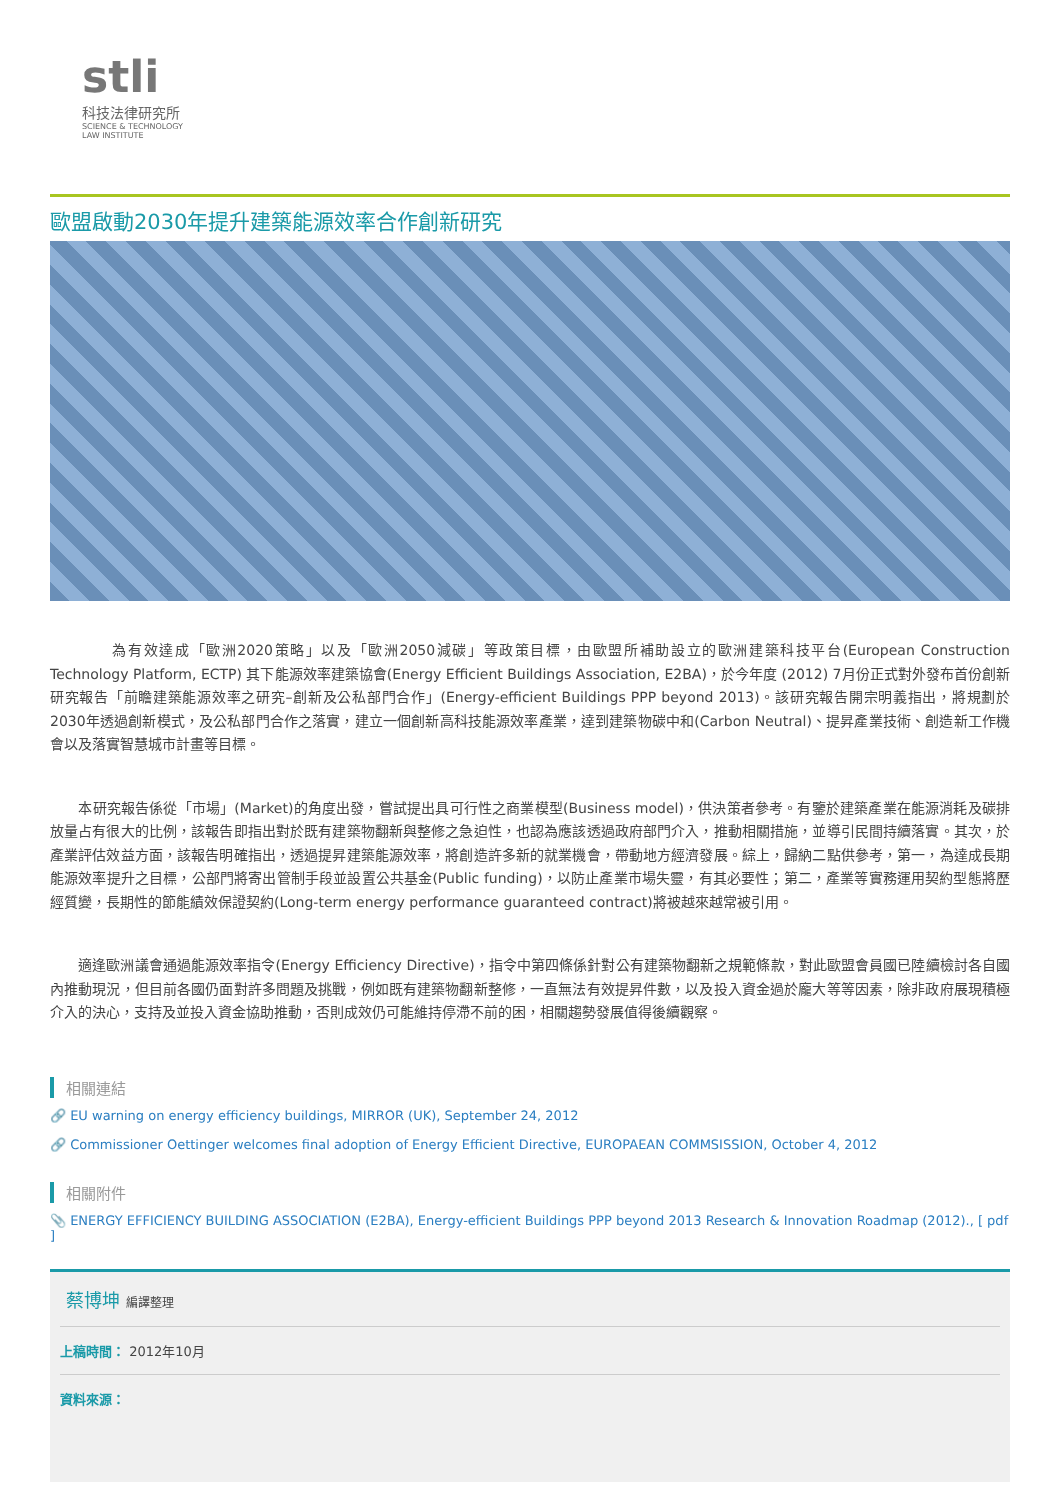stli
科技法律研究所
SCIENCE & TECHNOLOGY
LAW INSTITUTE
歐盟啟動2030年提升建築能源效率合作創新研究
　　　　為有效達成「歐洲2020策略」以及「歐洲2050減碳」等政策目標，由歐盟所補助設立的歐洲建築科技平台(European Construction Technology Platform, ECTP) 其下能源效率建築協會(Energy Efficient Buildings Association, E2BA)，於今年度 (2012) 7月份正式對外發布首份創新研究報告「前瞻建築能源效率之研究–創新及公私部門合作」(Energy-efficient Buildings PPP beyond 2013)。該研究報告開宗明義指出，將規劃於2030年透過創新模式，及公私部門合作之落實，建立一個創新高科技能源效率產業，達到建築物碳中和(Carbon Neutral)、提昇產業技術、創造新工作機會以及落實智慧城市計畫等目標。
　　本研究報告係從「市場」(Market)的角度出發，嘗試提出具可行性之商業模型(Business model)，供決策者參考。有鑒於建築產業在能源消耗及碳排放量占有很大的比例，該報告即指出對於既有建築物翻新與整修之急迫性，也認為應該透過政府部門介入，推動相關措施，並導引民間持續落實。其次，於產業評估效益方面，該報告明確指出，透過提昇建築能源效率，將創造許多新的就業機會，帶動地方經濟發展。綜上，歸納二點供參考，第一，為達成長期能源效率提升之目標，公部門將寄出管制手段並設置公共基金(Public funding)，以防止產業市場失靈，有其必要性；第二，產業等實務運用契約型態將歷經質變，長期性的節能績效保證契約(Long-term energy performance guaranteed contract)將被越來越常被引用。
　　適逢歐洲議會通過能源效率指令(Energy Efficiency Directive)，指令中第四條係針對公有建築物翻新之規範條款，對此歐盟會員國已陸續檢討各自國內推動現況，但目前各國仍面對許多問題及挑戰，例如既有建築物翻新整修，一直無法有效提昇件數，以及投入資金過於龐大等等因素，除非政府展現積極介入的決心，支持及並投入資金協助推動，否則成效仍可能維持停滯不前的困，相關趨勢發展值得後續觀察。
相關連結
🔗 EU warning on energy efficiency buildings, MIRROR (UK), September 24, 2012
🔗 Commissioner Oettinger welcomes final adoption of Energy Efficient Directive, EUROPAEAN COMMSISSION, October 4, 2012
相關附件
📎 ENERGY EFFICIENCY BUILDING ASSOCIATION (E2BA), Energy-efficient Buildings PPP beyond 2013 Research & Innovation Roadmap (2012)., [ pdf ]
蔡博坤 編譯整理
上稿時間： 2012年10月
資料來源：